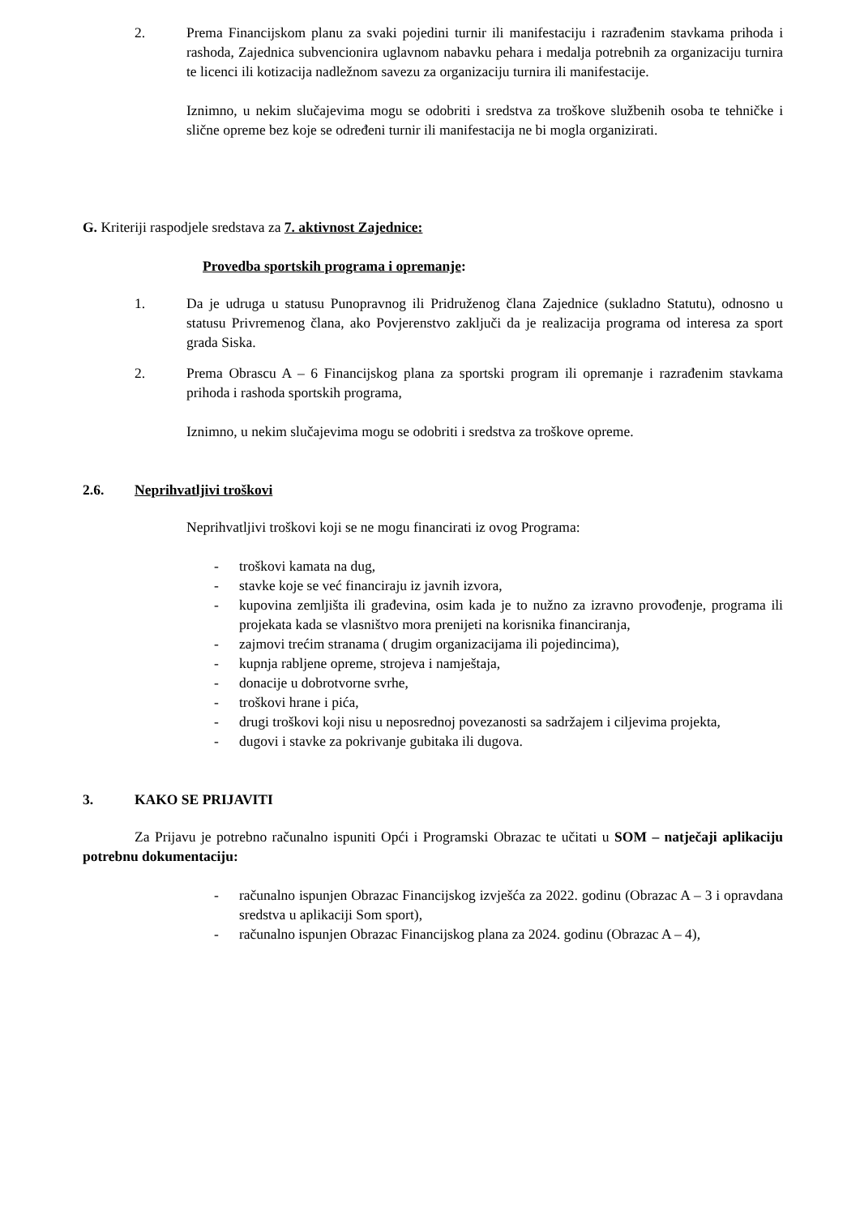2. Prema Financijskom planu za svaki pojedini turnir ili manifestaciju i razrađenim stavkama prihoda i rashoda, Zajednica subvencionira uglavnom nabavku pehara i medalja potrebnih za organizaciju turnira te licenci ili kotizacija nadležnom savezu za organizaciju turnira ili manifestacije.
Iznimno, u nekim slučajevima mogu se odobriti i sredstva za troškove službenih osoba te tehničke i slične opreme bez koje se određeni turnir ili manifestacija ne bi mogla organizirati.
G. Kriteriji raspodjele sredstava za 7. aktivnost Zajednice:
Provedba sportskih programa i opremanje:
1. Da je udruga u statusu Punopravnog ili Pridruženog člana Zajednice (sukladno Statutu), odnosno u statusu Privremenog člana, ako Povjerenstvo zaključi da je realizacija programa od interesa za sport grada Siska.
2. Prema Obrascu A – 6 Financijskog plana za sportski program ili opremanje i razrađenim stavkama prihoda i rashoda sportskih programa,
Iznimno, u nekim slučajevima mogu se odobriti i sredstva za troškove opreme.
2.6. Neprihvatljivi troškovi
Neprihvatljivi troškovi koji se ne mogu financirati iz ovog Programa:
- troškovi kamata na dug,
- stavke koje se već financiraju iz javnih izvora,
- kupovina zemljišta ili građevina, osim kada je to nužno za izravno provođenje, programa ili projekata kada se vlasništvo mora prenijeti na korisnika financiranja,
- zajmovi trećim stranama ( drugim organizacijama ili pojedincima),
- kupnja rabljene opreme, strojeva i namještaja,
- donacije u dobrotvorne svrhe,
- troškovi hrane i pića,
- drugi troškovi koji nisu u neposrednoj povezanosti sa sadržajem i ciljevima projekta,
- dugovi i stavke za pokrivanje gubitaka ili dugova.
3. KAKO SE PRIJAVITI
Za Prijavu je potrebno računalno ispuniti Opći i Programski Obrazac te učitati u SOM – natječaji aplikaciju potrebnu dokumentaciju:
- računalno ispunjen Obrazac Financijskog izvješća za 2022. godinu (Obrazac A – 3 i opravdana sredstva u aplikaciji Som sport),
- računalno ispunjen Obrazac Financijskog plana za 2024. godinu (Obrazac A – 4),